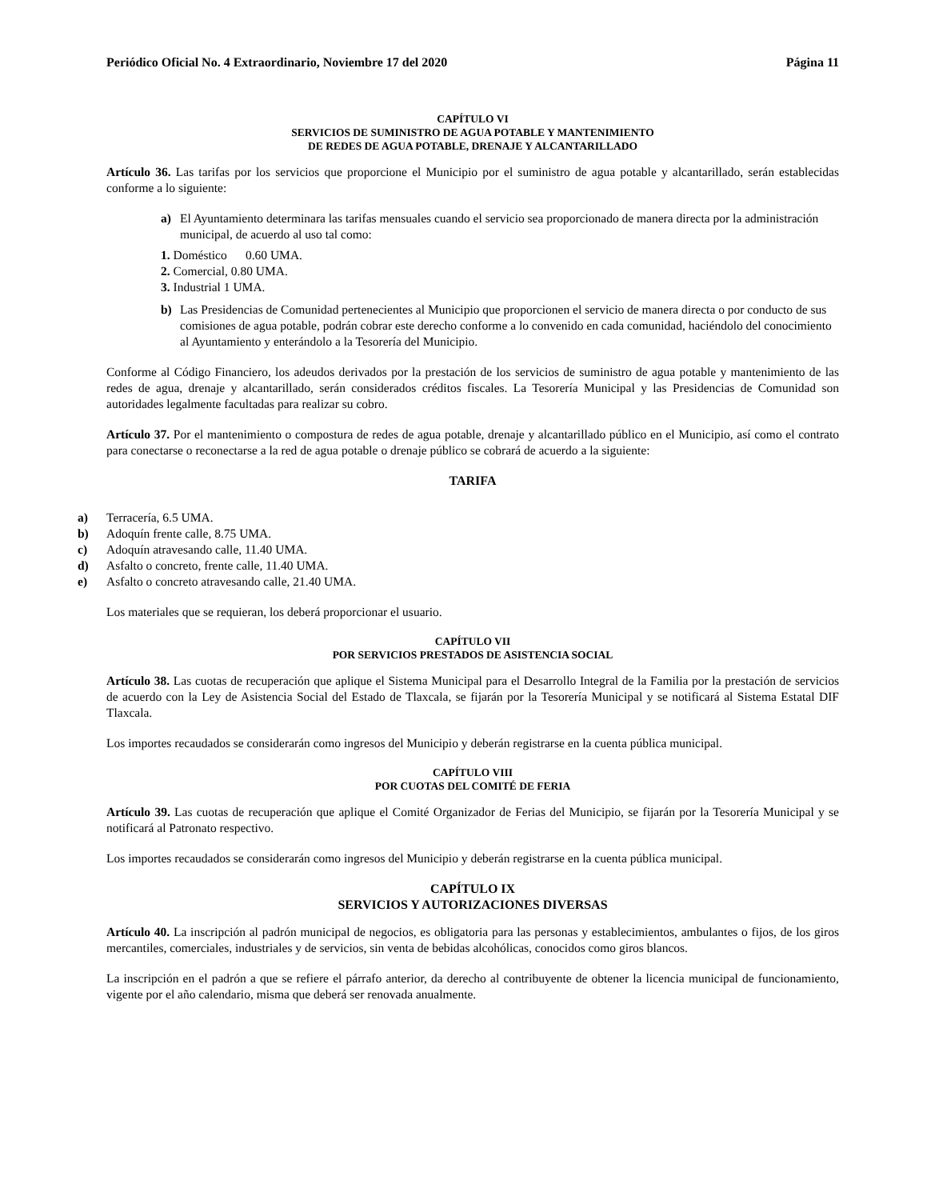Periódico Oficial No. 4 Extraordinario, Noviembre 17 del 2020 Página 11
CAPÍTULO VI
SERVICIOS DE SUMINISTRO DE AGUA POTABLE Y MANTENIMIENTO
DE REDES DE AGUA POTABLE, DRENAJE Y ALCANTARILLADO
Artículo 36. Las tarifas por los servicios que proporcione el Municipio por el suministro de agua potable y alcantarillado, serán establecidas conforme a lo siguiente:
a) El Ayuntamiento determinara las tarifas mensuales cuando el servicio sea proporcionado de manera directa por la administración municipal, de acuerdo al uso tal como:
1. Doméstico 0.60 UMA.
2. Comercial, 0.80 UMA.
3. Industrial 1 UMA.
b) Las Presidencias de Comunidad pertenecientes al Municipio que proporcionen el servicio de manera directa o por conducto de sus comisiones de agua potable, podrán cobrar este derecho conforme a lo convenido en cada comunidad, haciéndolo del conocimiento al Ayuntamiento y enterándolo a la Tesorería del Municipio.
Conforme al Código Financiero, los adeudos derivados por la prestación de los servicios de suministro de agua potable y mantenimiento de las redes de agua, drenaje y alcantarillado, serán considerados créditos fiscales. La Tesorería Municipal y las Presidencias de Comunidad son autoridades legalmente facultadas para realizar su cobro.
Artículo 37. Por el mantenimiento o compostura de redes de agua potable, drenaje y alcantarillado público en el Municipio, así como el contrato para conectarse o reconectarse a la red de agua potable o drenaje público se cobrará de acuerdo a la siguiente:
TARIFA
a) Terracería, 6.5 UMA.
b) Adoquín frente calle, 8.75 UMA.
c) Adoquín atravesando calle, 11.40 UMA.
d) Asfalto o concreto, frente calle, 11.40 UMA.
e) Asfalto o concreto atravesando calle, 21.40 UMA.
Los materiales que se requieran, los deberá proporcionar el usuario.
CAPÍTULO VII
POR SERVICIOS PRESTADOS DE ASISTENCIA SOCIAL
Artículo 38. Las cuotas de recuperación que aplique el Sistema Municipal para el Desarrollo Integral de la Familia por la prestación de servicios de acuerdo con la Ley de Asistencia Social del Estado de Tlaxcala, se fijarán por la Tesorería Municipal y se notificará al Sistema Estatal DIF Tlaxcala.
Los importes recaudados se considerarán como ingresos del Municipio y deberán registrarse en la cuenta pública municipal.
CAPÍTULO VIII
POR CUOTAS DEL COMITÉ DE FERIA
Artículo 39. Las cuotas de recuperación que aplique el Comité Organizador de Ferias del Municipio, se fijarán por la Tesorería Municipal y se notificará al Patronato respectivo.
Los importes recaudados se considerarán como ingresos del Municipio y deberán registrarse en la cuenta pública municipal.
CAPÍTULO IX
SERVICIOS Y AUTORIZACIONES DIVERSAS
Artículo 40. La inscripción al padrón municipal de negocios, es obligatoria para las personas y establecimientos, ambulantes o fijos, de los giros mercantiles, comerciales, industriales y de servicios, sin venta de bebidas alcohólicas, conocidos como giros blancos.
La inscripción en el padrón a que se refiere el párrafo anterior, da derecho al contribuyente de obtener la licencia municipal de funcionamiento, vigente por el año calendario, misma que deberá ser renovada anualmente.